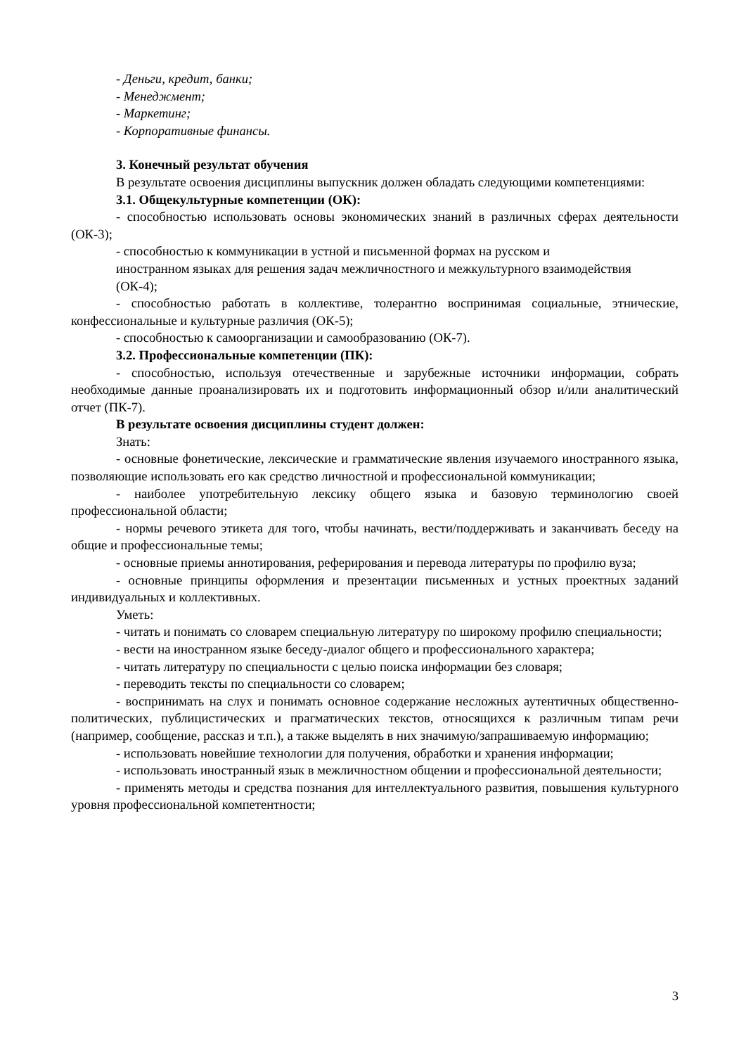- Деньги, кредит, банки;
- Менеджмент;
- Маркетинг;
- Корпоративные финансы.
3. Конечный результат обучения
В результате освоения дисциплины выпускник должен обладать следующими компетенциями:
3.1. Общекультурные компетенции (ОК):
- способностью использовать основы экономических знаний в различных сферах деятельности (ОК-3);
- способностью к коммуникации в устной и письменной формах на русском и
иностранном языках для решения задач межличностного и межкультурного взаимодействия
(ОК-4);
- способностью работать в коллективе, толерантно воспринимая социальные, этнические, конфессиональные и культурные различия (ОК-5);
- способностью к самоорганизации и самообразованию (ОК-7).
3.2. Профессиональные компетенции (ПК):
- способностью, используя отечественные и зарубежные источники информации, собрать необходимые данные проанализировать их и подготовить информационный обзор и/или аналитический отчет (ПК-7).
В результате освоения дисциплины студент должен:
Знать:
- основные фонетические, лексические и грамматические явления изучаемого иностранного языка, позволяющие использовать его как средство личностной и профессиональной коммуникации;
- наиболее употребительную лексику общего языка и базовую терминологию своей профессиональной области;
- нормы речевого этикета для того, чтобы начинать, вести/поддерживать и заканчивать беседу на общие и профессиональные темы;
- основные приемы аннотирования, реферирования и перевода литературы по профилю вуза;
- основные принципы оформления и презентации письменных и устных проектных заданий индивидуальных и коллективных.
Уметь:
- читать и понимать со словарем специальную литературу по широкому профилю специальности;
- вести на иностранном языке беседу-диалог общего и профессионального характера;
- читать литературу по специальности с целью поиска информации без словаря;
- переводить тексты по специальности со словарем;
- воспринимать на слух и понимать основное содержание несложных аутентичных общественно-политических, публицистических и прагматических текстов, относящихся к различным типам речи (например, сообщение, рассказ и т.п.), а также выделять в них значимую/запрашиваемую информацию;
- использовать новейшие технологии для получения, обработки и хранения информации;
- использовать иностранный язык в межличностном общении и профессиональной деятельности;
- применять методы и средства познания для интеллектуального развития, повышения культурного уровня профессиональной компетентности;
3